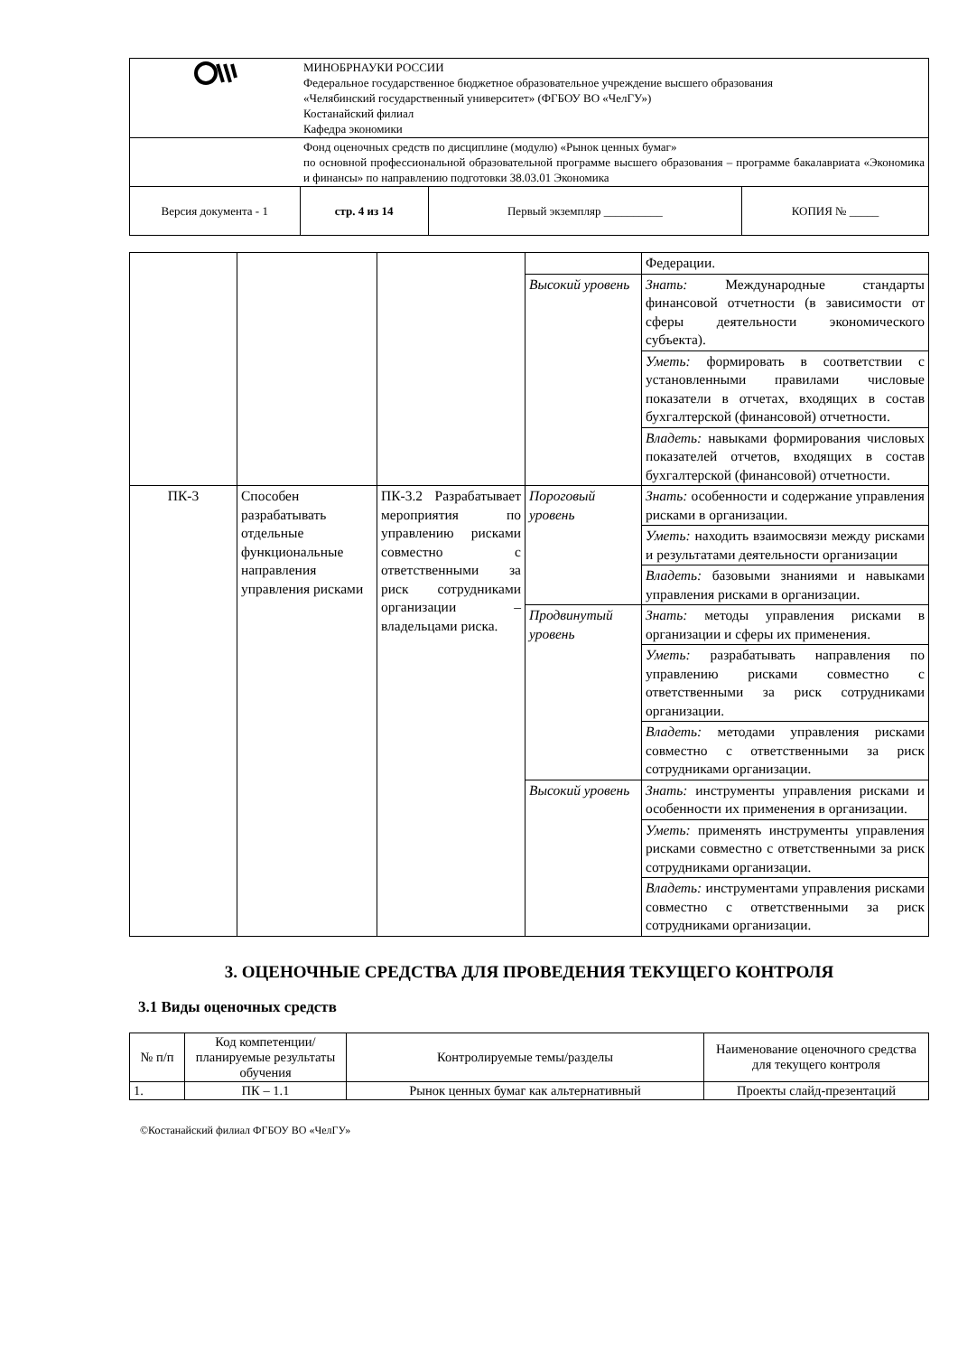| | МИНОБРНАУКИ РОССИИ Федеральное государственное бюджетное образовательное учреждение высшего образования «Челябинский государственный университет» (ФГБОУ ВО «ЧелГУ») Костанайский филиал Кафедра экономики | | |
| | Фонд оценочных средств по дисциплине (модулю) «Рынок ценных бумаг» по основной профессиональной образовательной программе высшего образования – программе бакалавриата «Экономика и финансы» по направлению подготовки 38.03.01 Экономика | | |
| Версия документа - 1 | стр. 4 из 14 | Первый экземпляр __________ | КОПИЯ № _____ |
| | | | | Федерации. |
| | | | Высокий уровень | Знать: Международные стандарты финансовой отчетности (в зависимости от сферы деятельности экономического субъекта). |
| | | | | Уметь: формировать в соответствии с установленными правилами числовые показатели в отчетах, входящих в состав бухгалтерской (финансовой) отчетности. |
| | | | | Владеть: навыками формирования числовых показателей отчетов, входящих в состав бухгалтерской (финансовой) отчетности. |
| ПК-3 | Способен разрабатывать отдельные функциональные направления управления рисками | ПК-3.2 Разрабатывает мероприятия по управлению рисками совместно с ответственными за риск сотрудниками организации – владельцами риска. | Пороговый уровень | Знать: особенности и содержание управления рисками в организации. |
| | | | | Уметь: находить взаимосвязи между рисками и результатами деятельности организации |
| | | | | Владеть: базовыми знаниями и навыками управления рисками в организации. |
| | | | Продвинутый уровень | Знать: методы управления рисками в организации и сферы их применения. |
| | | | | Уметь: разрабатывать направления по управлению рисками совместно с ответственными за риск сотрудниками организации. |
| | | | | Владеть: методами управления рисками совместно с ответственными за риск сотрудниками организации. |
| | | | Высокий уровень | Знать: инструменты управления рисками и особенности их применения в организации. |
| | | | | Уметь: применять инструменты управления рисками совместно с ответственными за риск сотрудниками организации. |
| | | | | Владеть: инструментами управления рисками совместно с ответственными за риск сотрудниками организации. |
3. ОЦЕНОЧНЫЕ СРЕДСТВА ДЛЯ ПРОВЕДЕНИЯ ТЕКУЩЕГО КОНТРОЛЯ
3.1 Виды оценочных средств
| № п/п | Код компетенции/ планируемые результаты обучения | Контролируемые темы/разделы | Наименование оценочного средства для текущего контроля |
| --- | --- | --- | --- |
| 1. | ПК – 1.1 | Рынок ценных бумаг как альтернативный | Проекты слайд-презентаций |
©Костанайский филиал ФГБОУ ВО «ЧелГУ»